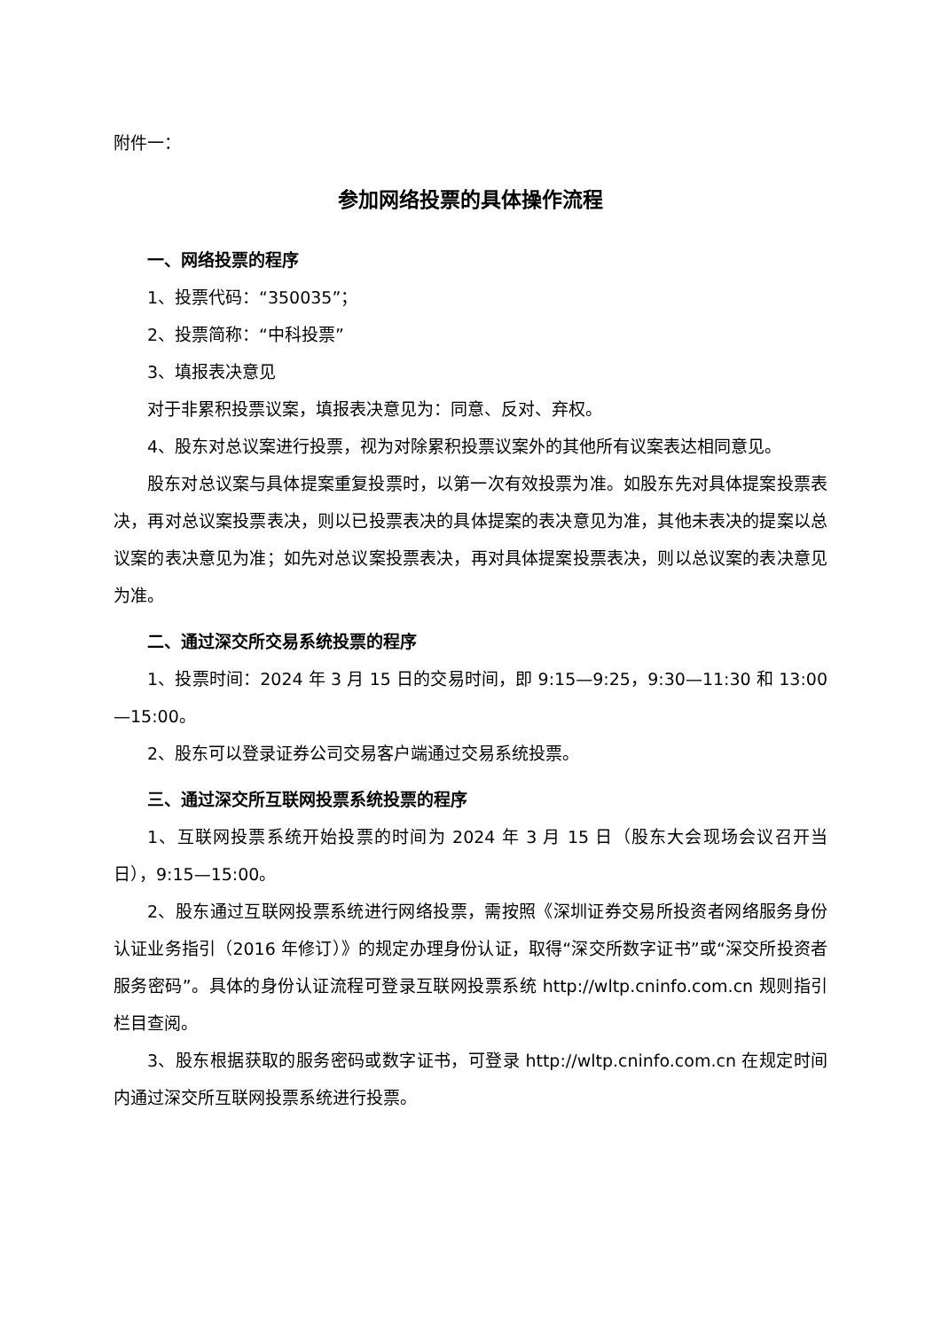附件一：
参加网络投票的具体操作流程
一、网络投票的程序
1、投票代码：“350035”；
2、投票简称：“中科投票”
3、填报表决意见
对于非累积投票议案，填报表决意见为：同意、反对、弃权。
4、股东对总议案进行投票，视为对除累积投票议案外的其他所有议案表达相同意见。
股东对总议案与具体提案重复投票时，以第一次有效投票为准。如股东先对具体提案投票表决，再对总议案投票表决，则以已投票表决的具体提案的表决意见为准，其他未表决的提案以总议案的表决意见为准；如先对总议案投票表决，再对具体提案投票表决，则以总议案的表决意见为准。
二、通过深交所交易系统投票的程序
1、投票时间：2024 年 3 月 15 日的交易时间，即 9:15—9:25，9:30—11:30 和 13:00—15:00。
2、股东可以登录证券公司交易客户端通过交易系统投票。
三、通过深交所互联网投票系统投票的程序
1、互联网投票系统开始投票的时间为 2024 年 3 月 15 日（股东大会现场会议召开当日），9:15—15:00。
2、股东通过互联网投票系统进行网络投票，需按照《深圳证券交易所投资者网络服务身份认证业务指引（2016 年修订）》的规定办理身份认证，取得“深交所数字证书”或“深交所投资者服务密码”。具体的身份认证流程可登录互联网投票系统 http://wltp.cninfo.com.cn 规则指引栏目查阅。
3、股东根据获取的服务密码或数字证书，可登录 http://wltp.cninfo.com.cn 在规定时间内通过深交所互联网投票系统进行投票。